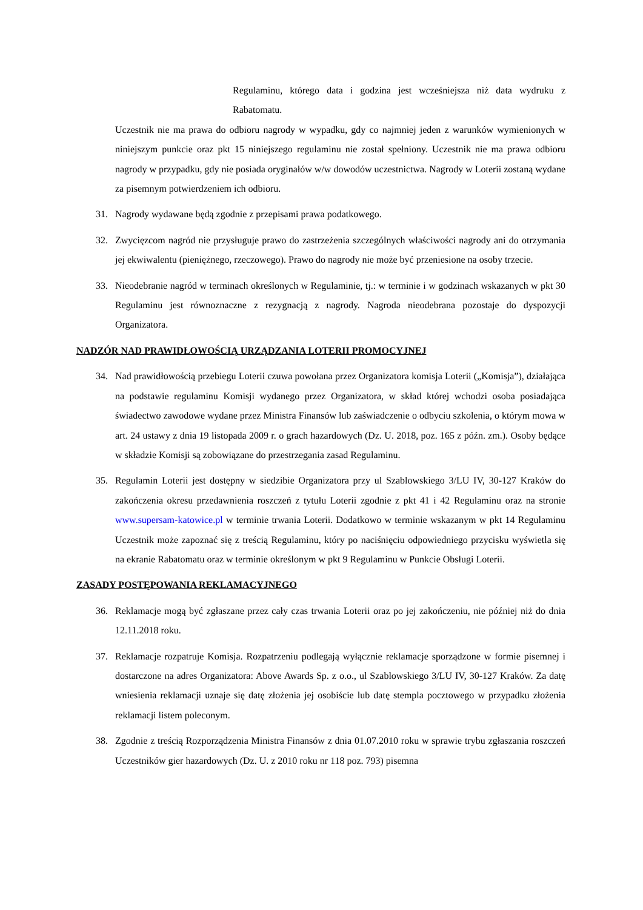Regulaminu, którego data i godzina jest wcześniejsza niż data wydruku z Rabatomatu.
Uczestnik nie ma prawa do odbioru nagrody w wypadku, gdy co najmniej jeden z warunków wymienionych w niniejszym punkcie oraz pkt 15 niniejszego regulaminu nie został spełniony. Uczestnik nie ma prawa odbioru nagrody w przypadku, gdy nie posiada oryginałów w/w dowodów uczestnictwa. Nagrody w Loterii zostaną wydane za pisemnym potwierdzeniem ich odbioru.
31. Nagrody wydawane będą zgodnie z przepisami prawa podatkowego.
32. Zwycięzcom nagród nie przysługuje prawo do zastrzeżenia szczególnych właściwości nagrody ani do otrzymania jej ekwiwalentu (pieniężnego, rzeczowego). Prawo do nagrody nie może być przeniesione na osoby trzecie.
33. Nieodebranie nagród w terminach określonych w Regulaminie, tj.: w terminie i w godzinach wskazanych w pkt 30 Regulaminu jest równoznaczne z rezygnacją z nagrody. Nagroda nieodebrana pozostaje do dyspozycji Organizatora.
NADZÓR NAD PRAWIDŁOWOŚCIĄ URZĄDZANIA LOTERII PROMOCYJNEJ
34. Nad prawidłowością przebiegu Loterii czuwa powołana przez Organizatora komisja Loterii („Komisja”), działająca na podstawie regulaminu Komisji wydanego przez Organizatora, w skład której wchodzi osoba posiadająca świadectwo zawodowe wydane przez Ministra Finansów lub zaświadczenie o odbyciu szkolenia, o którym mowa w art. 24 ustawy z dnia 19 listopada 2009 r. o grach hazardowych (Dz. U. 2018, poz. 165 z późn. zm.). Osoby będące w składzie Komisji są zobowiązane do przestrzegania zasad Regulaminu.
35. Regulamin Loterii jest dostępny w siedzibie Organizatora przy ul Szablowskiego 3/LU IV, 30-127 Kraków do zakończenia okresu przedawnienia roszczeń z tytułu Loterii zgodnie z pkt 41 i 42 Regulaminu oraz na stronie www.supersam-katowice.pl w terminie trwania Loterii. Dodatkowo w terminie wskazanym w pkt 14 Regulaminu Uczestnik może zapoznać się z treścią Regulaminu, który po naciśnięciu odpowiedniego przycisku wyświetla się na ekranie Rabatomatu oraz w terminie określonym w pkt 9 Regulaminu w Punkcie Obsługi Loterii.
ZASADY POSTĘPOWANIA REKLAMACYJNEGO
36. Reklamacje mogą być zgłaszane przez cały czas trwania Loterii oraz po jej zakończeniu, nie później niż do dnia 12.11.2018 roku.
37. Reklamacje rozpatruje Komisja. Rozpatrzeniu podlegają wyłącznie reklamacje sporządzone w formie pisemnej i dostarczone na adres Organizatora: Above Awards Sp. z o.o., ul Szablowskiego 3/LU IV, 30-127 Kraków. Za datę wniesienia reklamacji uznaje się datę złożenia jej osobiście lub datę stempla pocztowego w przypadku złożenia reklamacji listem poleconym.
38. Zgodnie z treścią Rozporządzenia Ministra Finansów z dnia 01.07.2010 roku w sprawie trybu zgłaszania roszczeń Uczestników gier hazardowych (Dz. U. z 2010 roku nr 118 poz. 793) pisemna